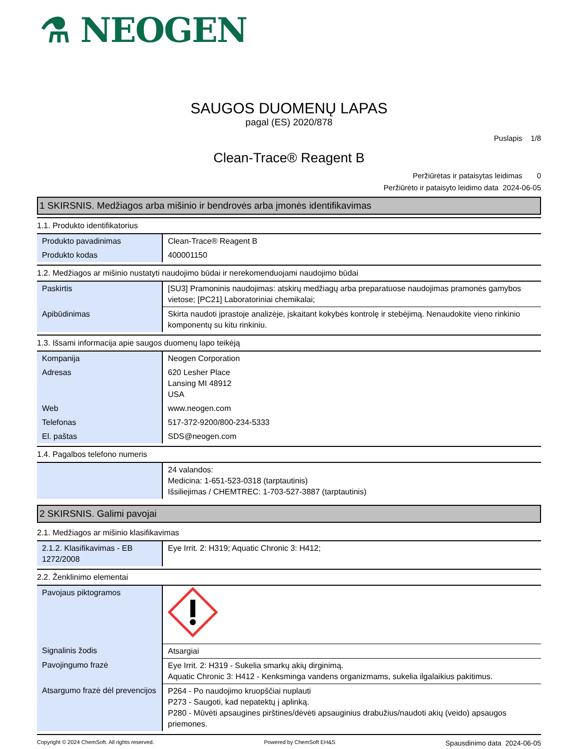⚗ NEOGEN
SAUGOS DUOMENŲ LAPAS
pagal (ES) 2020/878
Puslapis 1/8
Clean-Trace® Reagent B
Peržiūrėtas ir pataisytas leidimas 0
Peržiūrėto ir pataisyto leidimo data 2024-06-05
1 SKIRSNIS. Medžiagos arba mišinio ir bendrovės arba įmonės identifikavimas
1.1. Produkto identifikatorius
| Produkto pavadinimas | Clean-Trace® Reagent B |
| Produkto kodas | 400001150 |
1.2. Medžiagos ar mišinio nustatyti naudojimo būdai ir nerekomenduojami naudojimo būdai
| Paskirtis | [SU3] Pramoninis naudojimas: atskirų medžiagų arba preparatuose naudojimas pramonės gamybos vietose; [PC21] Laboratoriniai chemikalai; |
| Apibūdinimas | Skirta naudoti įprastoje analizėje, įskaitant kokybės kontrolę ir stebėjimą. Nenaudokite vieno rinkinio komponentų su kitu rinkiniu. |
1.3. Išsami informacija apie saugos duomenų lapo teikėją
| Kompanija | Neogen Corporation |
| Adresas | 620 Lesher Place Lansing MI 48912 USA |
| Web | www.neogen.com |
| Telefonas | 517-372-9200/800-234-5333 |
| El. paštas | SDS@neogen.com |
1.4. Pagalbos telefono numeris
| | 24 valandos: Medicina: 1-651-523-0318 (tarptautinis) Išsiliejimas / CHEMTREC: 1-703-527-3887 (tarptautinis) |
2 SKIRSNIS. Galimi pavojai
2.1. Medžiagos ar mišinio klasifikavimas
| 2.1.2. Klasifikavimas - EB 1272/2008 | Eye Irrit. 2: H319; Aquatic Chronic 3: H412; |
2.2. Ženklinimo elementai
| Pavojaus piktogramos | |
| Signalinis žodis | Atsargiai |
| Pavojingumo frazė | Eye Irrit. 2: H319 - Sukelia smarkų akių dirginimą. Aquatic Chronic 3: H412 - Kenksminga vandens organizmams, sukelia ilgalaikius pakitimus. |
| Atsargumo frazė dėl prevencijos | P264 - Po naudojimo kruopščiai nuplauti P273 - Saugoti, kad nepatektų į aplinką. P280 - Mūvėti apsaugines pirštines/dėvėti apsauginius drabužius/naudoti akių (veido) apsaugos priemones. |
Copyright © 2024 ChemSoft. All rights reserved. Powered by ChemSoft EH&S Spausdinimo data 2024-06-05